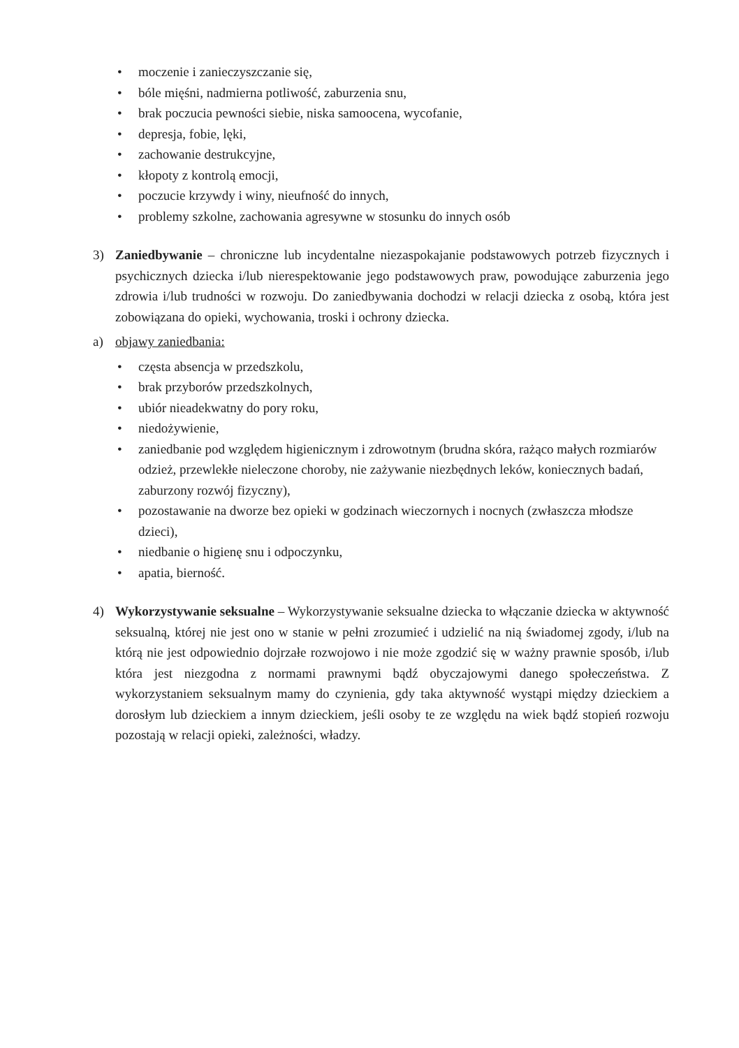• moczenie i zanieczyszczanie się,
• bóle mięśni, nadmierna potliwość, zaburzenia snu,
• brak poczucia pewności siebie, niska samoocena, wycofanie,
• depresja, fobie, lęki,
• zachowanie destrukcyjne,
• kłopoty z kontrolą emocji,
• poczucie krzywdy i winy, nieufność do innych,
• problemy szkolne, zachowania agresywne w stosunku do innych osób
3) Zaniedbywanie – chroniczne lub incydentalne niezaspokajanie podstawowych potrzeb fizycznych i psychicznych dziecka i/lub nierespektowanie jego podstawowych praw, powodujące zaburzenia jego zdrowia i/lub trudności w rozwoju. Do zaniedbywania dochodzi w relacji dziecka z osobą, która jest zobowiązana do opieki, wychowania, troski i ochrony dziecka.
a) objawy zaniedbania:
• częsta absencja w przedszkolu,
• brak przyborów przedszkolnych,
• ubiór nieadekwatny do pory roku,
• niedożywienie,
• zaniedbanie pod względem higienicznym i zdrowotnym (brudna skóra, rażąco małych rozmiarów odzież, przewlekłe nieleczone choroby, nie zażywanie niezbędnych leków, koniecznych badań, zaburzony rozwój fizyczny),
• pozostawanie na dworze bez opieki w godzinach wieczornych i nocnych (zwłaszcza młodsze dzieci),
• niedbanie o higienę snu i odpoczynku,
• apatia, bierność.
4) Wykorzystywanie seksualne – Wykorzystywanie seksualne dziecka to włączanie dziecka w aktywność seksualną, której nie jest ono w stanie w pełni zrozumieć i udzielić na nią świadomej zgody, i/lub na którą nie jest odpowiednio dojrzałe rozwojowo i nie może zgodzić się w ważny prawnie sposób, i/lub która jest niezgodna z normami prawnymi bądź obyczajowymi danego społeczeństwa. Z wykorzystaniem seksualnym mamy do czynienia, gdy taka aktywność wystąpi między dzieckiem a dorosłym lub dzieckiem a innym dzieckiem, jeśli osoby te ze względu na wiek bądź stopień rozwoju pozostają w relacji opieki, zależności, władzy.